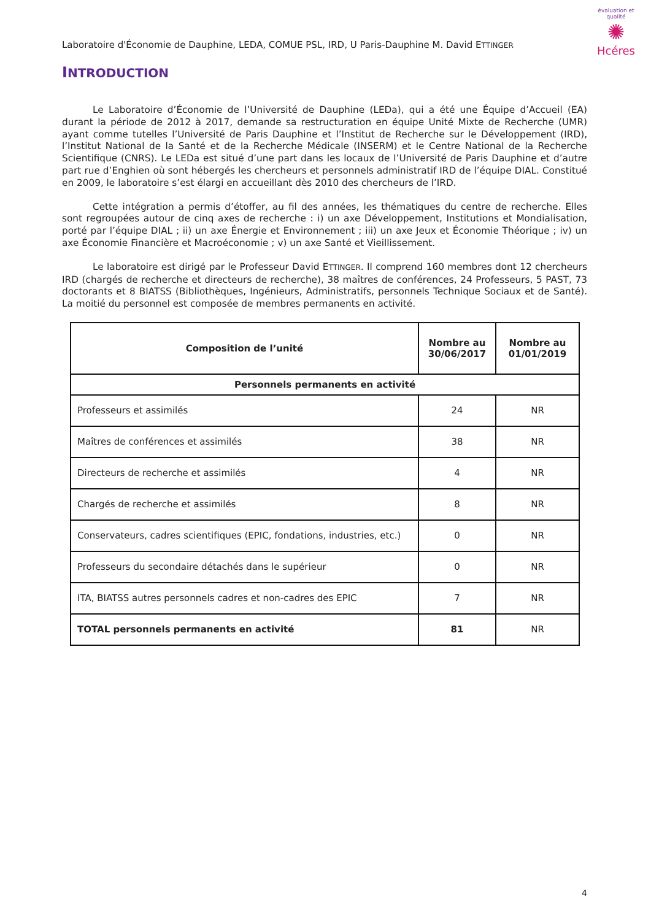Laboratoire d'Économie de Dauphine, LEDA, COMUE PSL, IRD, U Paris-Dauphine M. David ETTINGER
évaluation et qualité
✺
Hcéres
INTRODUCTION
Le Laboratoire d’Économie de l’Université de Dauphine (LEDa), qui a été une Équipe d’Accueil (EA) durant la période de 2012 à 2017, demande sa restructuration en équipe Unité Mixte de Recherche (UMR) ayant comme tutelles l’Université de Paris Dauphine et l’Institut de Recherche sur le Développement (IRD), l’Institut National de la Santé et de la Recherche Médicale (INSERM) et le Centre National de la Recherche Scientifique (CNRS). Le LEDa est situé d’une part dans les locaux de l’Université de Paris Dauphine et d’autre part rue d’Enghien où sont hébergés les chercheurs et personnels administratif IRD de l’équipe DIAL. Constitué en 2009, le laboratoire s’est élargi en accueillant dès 2010 des chercheurs de l’IRD.
Cette intégration a permis d’étoffer, au fil des années, les thématiques du centre de recherche. Elles sont regroupées autour de cinq axes de recherche : i) un axe Développement, Institutions et Mondialisation, porté par l’équipe DIAL ; ii) un axe Énergie et Environnement ; iii) un axe Jeux et Économie Théorique ; iv) un axe Économie Financière et Macroéconomie ; v) un axe Santé et Vieillissement.
Le laboratoire est dirigé par le Professeur David ETTINGER. Il comprend 160 membres dont 12 chercheurs IRD (chargés de recherche et directeurs de recherche), 38 maîtres de conférences, 24 Professeurs, 5 PAST, 73 doctorants et 8 BIATSS (Bibliothèques, Ingénieurs, Administratifs, personnels Technique Sociaux et de Santé). La moitié du personnel est composée de membres permanents en activité.
| Composition de l’unité | Nombre au 30/06/2017 | Nombre au 01/01/2019 |
| --- | --- | --- |
| Personnels permanents en activité | | |
| Professeurs et assimilés | 24 | NR |
| Maîtres de conférences et assimilés | 38 | NR |
| Directeurs de recherche et assimilés | 4 | NR |
| Chargés de recherche et assimilés | 8 | NR |
| Conservateurs, cadres scientifiques (EPIC, fondations, industries, etc.) | 0 | NR |
| Professeurs du secondaire détachés dans le supérieur | 0 | NR |
| ITA, BIATSS autres personnels cadres et non-cadres des EPIC | 7 | NR |
| TOTAL personnels permanents en activité | 81 | NR |
4